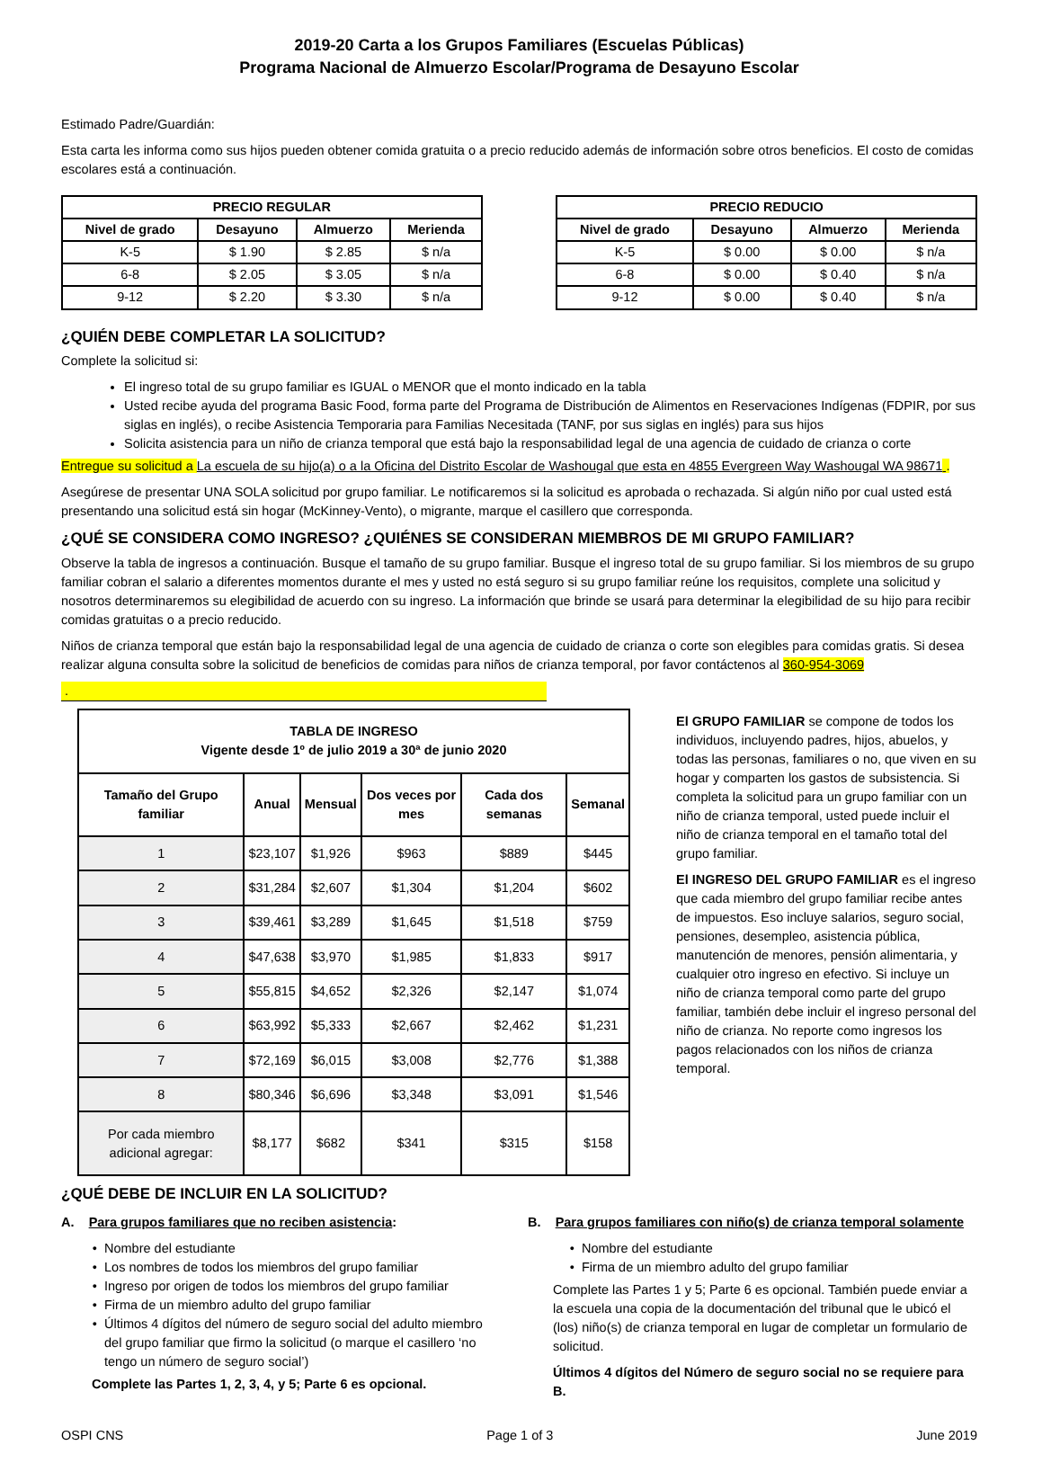2019-20 Carta a los Grupos Familiares (Escuelas Públicas)
Programa Nacional de Almuerzo Escolar/Programa de Desayuno Escolar
Estimado Padre/Guardián:
Esta carta les informa como sus hijos pueden obtener comida gratuita o a precio reducido además de información sobre otros beneficios. El costo de comidas escolares está a continuación.
| PRECIO REGULAR | | | |
| --- | --- | --- | --- |
| Nivel de grado | Desayuno | Almuerzo | Merienda |
| K-5 | $ 1.90 | $ 2.85 | $ n/a |
| 6-8 | $ 2.05 | $ 3.05 | $ n/a |
| 9-12 | $ 2.20 | $ 3.30 | $ n/a |
| PRECIO REDUCIO | | | |
| --- | --- | --- | --- |
| Nivel de grado | Desayuno | Almuerzo | Merienda |
| K-5 | $ 0.00 | $ 0.00 | $ n/a |
| 6-8 | $ 0.00 | $ 0.40 | $ n/a |
| 9-12 | $ 0.00 | $ 0.40 | $ n/a |
¿QUIÉN DEBE COMPLETAR LA SOLICITUD?
Complete la solicitud si:
El ingreso total de su grupo familiar es IGUAL o MENOR que el monto indicado en la tabla
Usted recibe ayuda del programa Basic Food, forma parte del Programa de Distribución de Alimentos en Reservaciones Indígenas (FDPIR, por sus siglas en inglés), o recibe Asistencia Temporaria para Familias Necesitada (TANF, por sus siglas en inglés) para sus hijos
Solicita asistencia para un niño de crianza temporal que está bajo la responsabilidad legal de una agencia de cuidado de crianza o corte
Entregue su solicitud a La escuela de su hijo(a) o a la Oficina del Distrito Escolar de Washougal que esta en 4855 Evergreen Way Washougal WA 98671 .
Asegúrese de presentar UNA SOLA solicitud por grupo familiar. Le notificaremos si la solicitud es aprobada o rechazada. Si algún niño por cual usted está presentando una solicitud está sin hogar (McKinney-Vento), o migrante, marque el casillero que corresponda.
¿QUÉ SE CONSIDERA COMO INGRESO? ¿QUIÉNES SE CONSIDERAN MIEMBROS DE MI GRUPO FAMILIAR?
Observe la tabla de ingresos a continuación. Busque el tamaño de su grupo familiar. Busque el ingreso total de su grupo familiar. Si los miembros de su grupo familiar cobran el salario a diferentes momentos durante el mes y usted no está seguro si su grupo familiar reúne los requisitos, complete una solicitud y nosotros determinaremos su elegibilidad de acuerdo con su ingreso. La información que brinde se usará para determinar la elegibilidad de su hijo para recibir comidas gratuitas o a precio reducido.
Niños de crianza temporal que están bajo la responsabilidad legal de una agencia de cuidado de crianza o corte son elegibles para comidas gratis. Si desea realizar alguna consulta sobre la solicitud de beneficios de comidas para niños de crianza temporal, por favor contáctenos al 360-954-3069
.
| TABLA DE INGRESO Vigente desde 1º de julio 2019 a 30ª de junio 2020 | | | | | |
| --- | --- | --- | --- | --- | --- |
| Tamaño del Grupo familiar | Anual | Mensual | Dos veces por mes | Cada dos semanas | Semanal |
| 1 | $23,107 | $1,926 | $963 | $889 | $445 |
| 2 | $31,284 | $2,607 | $1,304 | $1,204 | $602 |
| 3 | $39,461 | $3,289 | $1,645 | $1,518 | $759 |
| 4 | $47,638 | $3,970 | $1,985 | $1,833 | $917 |
| 5 | $55,815 | $4,652 | $2,326 | $2,147 | $1,074 |
| 6 | $63,992 | $5,333 | $2,667 | $2,462 | $1,231 |
| 7 | $72,169 | $6,015 | $3,008 | $2,776 | $1,388 |
| 8 | $80,346 | $6,696 | $3,348 | $3,091 | $1,546 |
| Por cada miembro adicional agregar: | $8,177 | $682 | $341 | $315 | $158 |
El GRUPO FAMILIAR se compone de todos los individuos, incluyendo padres, hijos, abuelos, y todas las personas, familiares o no, que viven en su hogar y comparten los gastos de subsistencia. Si completa la solicitud para un grupo familiar con un niño de crianza temporal, usted puede incluir el niño de crianza temporal en el tamaño total del grupo familiar.
El INGRESO DEL GRUPO FAMILIAR es el ingreso que cada miembro del grupo familiar recibe antes de impuestos. Eso incluye salarios, seguro social, pensiones, desempleo, asistencia pública, manutención de menores, pensión alimentaria, y cualquier otro ingreso en efectivo. Si incluye un niño de crianza temporal como parte del grupo familiar, también debe incluir el ingreso personal del niño de crianza. No reporte como ingresos los pagos relacionados con los niños de crianza temporal.
¿QUÉ DEBE DE INCLUIR EN LA SOLICITUD?
A. Para grupos familiares que no reciben asistencia:
Nombre del estudiante
Los nombres de todos los miembros del grupo familiar
Ingreso por origen de todos los miembros del grupo familiar
Firma de un miembro adulto del grupo familiar
Últimos 4 dígitos del número de seguro social del adulto miembro del grupo familiar que firmo la solicitud (o marque el casillero ‘no tengo un número de seguro social’)
Complete las Partes 1, 2, 3, 4, y 5; Parte 6 es opcional.
B. Para grupos familiares con niño(s) de crianza temporal solamente
Nombre del estudiante
Firma de un miembro adulto del grupo familiar
Complete las Partes 1 y 5; Parte 6 es opcional. También puede enviar a la escuela una copia de la documentación del tribunal que le ubicó el (los) niño(s) de crianza temporal en lugar de completar un formulario de solicitud.
Últimos 4 dígitos del Número de seguro social no se requiere para B.
OSPI CNS Page 1 of 3 June 2019